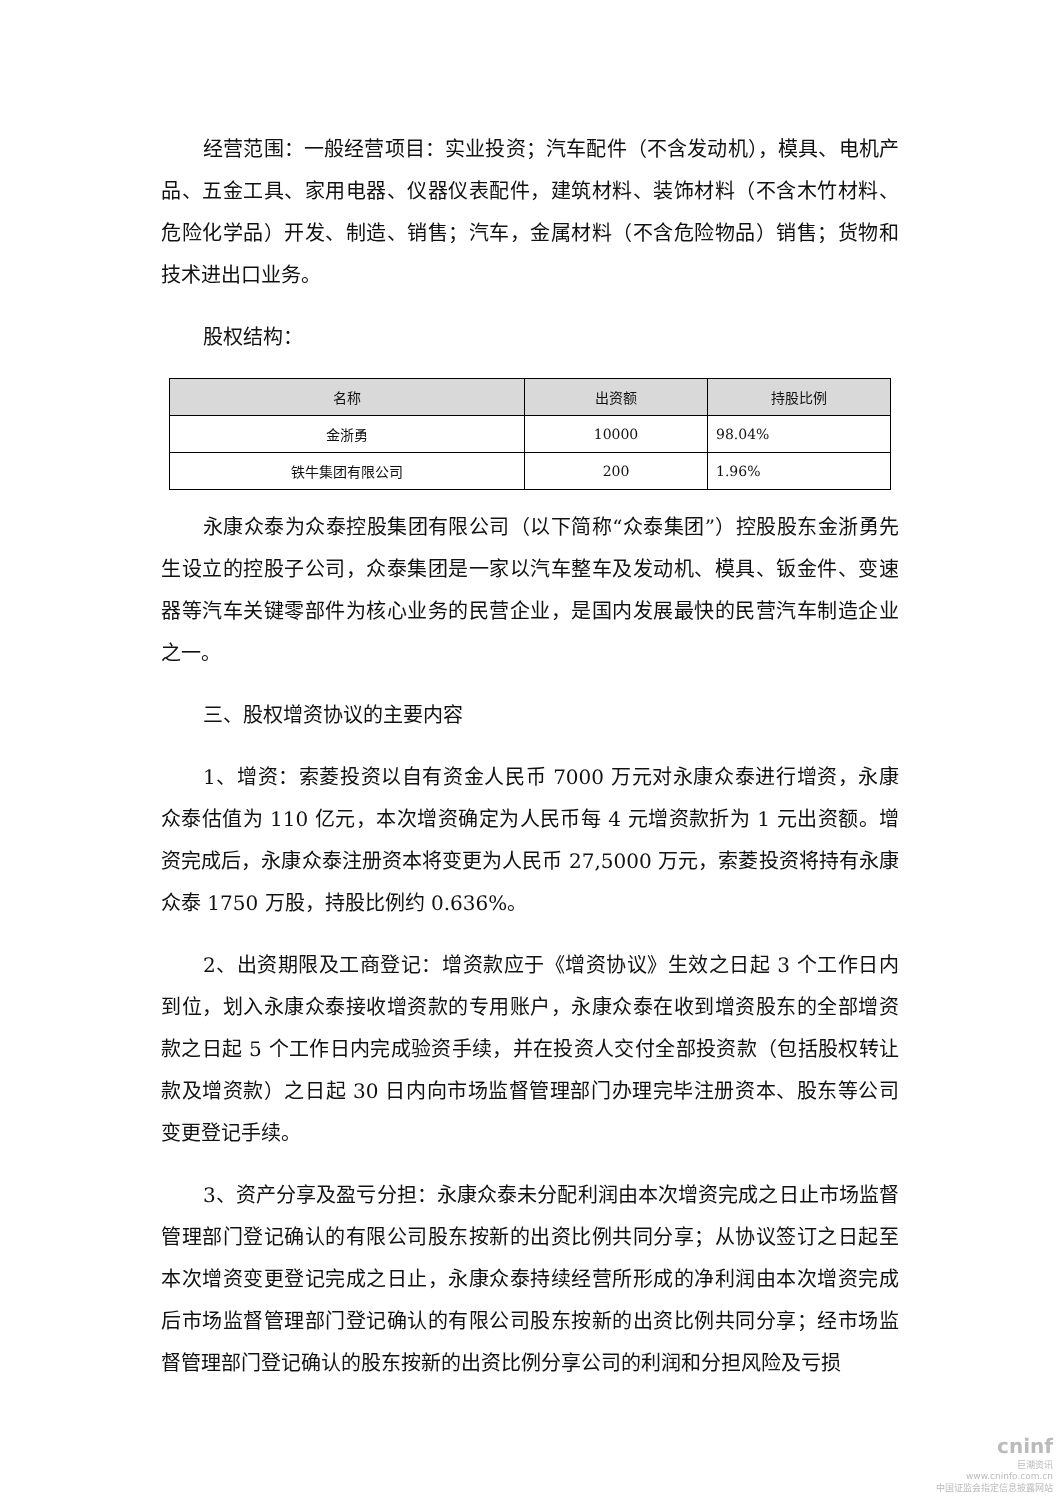经营范围：一般经营项目：实业投资；汽车配件（不含发动机），模具、电机产品、五金工具、家用电器、仪器仪表配件，建筑材料、装饰材料（不含木竹材料、危险化学品）开发、制造、销售；汽车，金属材料（不含危险物品）销售；货物和技术进出口业务。
股权结构：
| 名称 | 出资额 | 持股比例 |
| --- | --- | --- |
| 金浙勇 | 10000 | 98.04% |
| 铁牛集团有限公司 | 200 | 1.96% |
永康众泰为众泰控股集团有限公司（以下简称“众泰集团”）控股股东金浙勇先生设立的控股子公司，众泰集团是一家以汽车整车及发动机、模具、钣金件、变速器等汽车关键零部件为核心业务的民营企业，是国内发展最快的民营汽车制造企业之一。
三、股权增资协议的主要内容
1、增资：索菱投资以自有资金人民币 7000 万元对永康众泰进行增资，永康众泰估值为 110 亿元，本次增资确定为人民币每 4 元增资款折为 1 元出资额。增资完成后，永康众泰注册资本将变更为人民币 27,5000 万元，索菱投资将持有永康众泰 1750 万股，持股比例约 0.636%。
2、出资期限及工商登记：增资款应于《增资协议》生效之日起 3 个工作日内到位，划入永康众泰接收增资款的专用账户，永康众泰在收到增资股东的全部增资款之日起 5 个工作日内完成验资手续，并在投资人交付全部投资款（包括股权转让款及增资款）之日起 30 日内向市场监督管理部门办理完毕注册资本、股东等公司变更登记手续。
3、资产分享及盈亏分担：永康众泰未分配利润由本次增资完成之日止市场监督管理部门登记确认的有限公司股东按新的出资比例共同分享；从协议签订之日起至本次增资变更登记完成之日止，永康众泰持续经营所形成的净利润由本次增资完成后市场监督管理部门登记确认的有限公司股东按新的出资比例共同分享；经市场监督管理部门登记确认的股东按新的出资比例分享公司的利润和分担风险及亏损
cninf
巨潮资讯
www.cninfo.com.cn
中国证监会指定信息披露网站